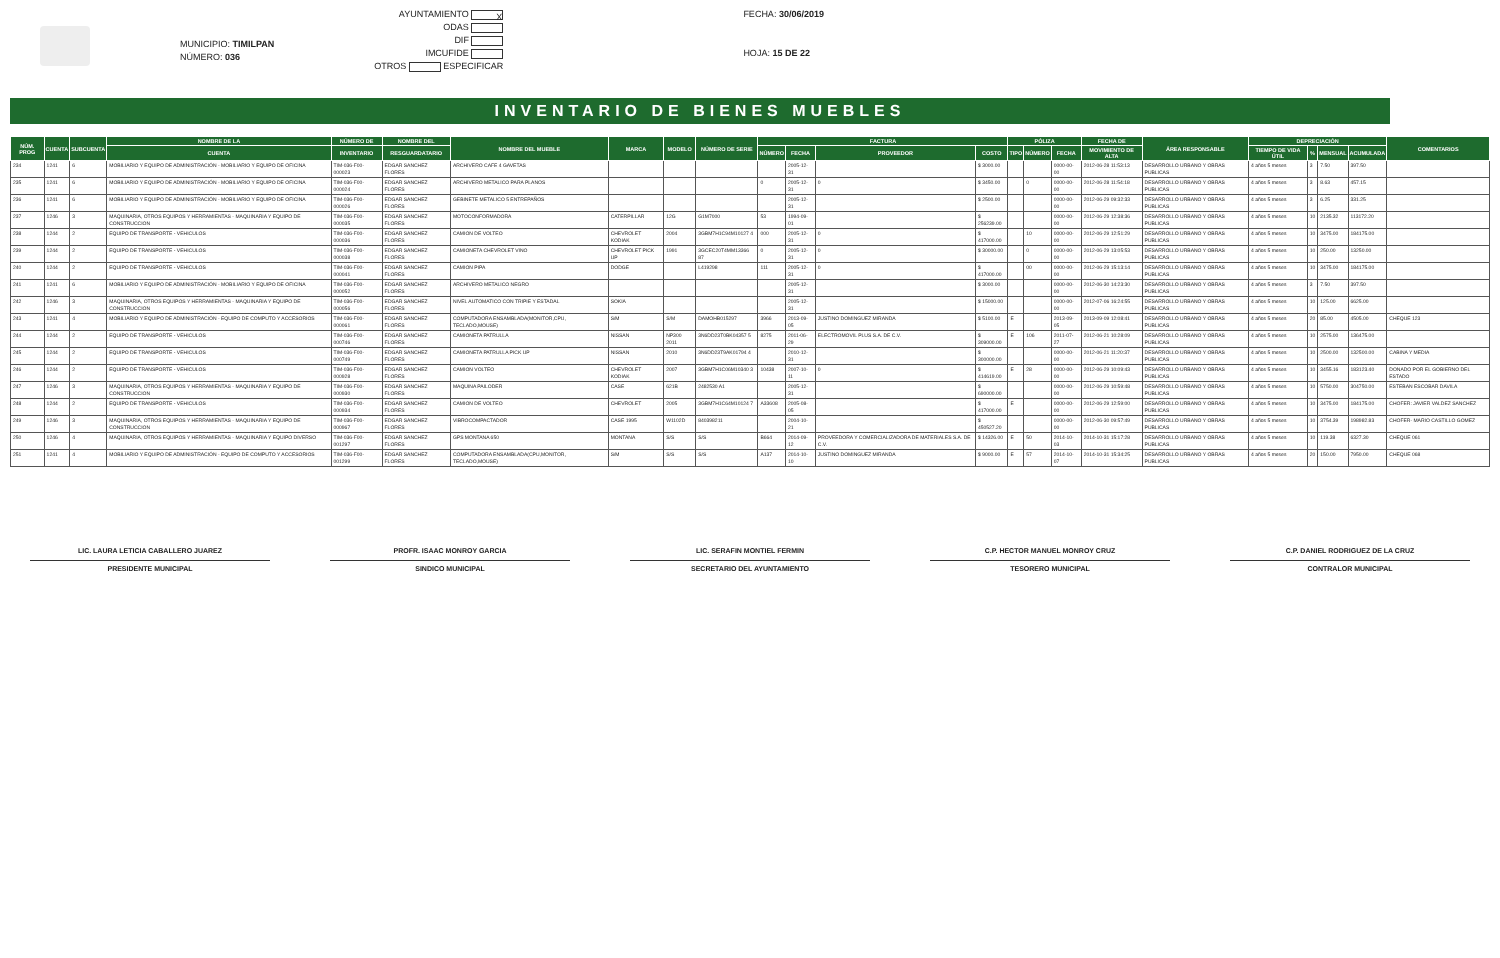MUNICIPIO: TIMILPAN
NÚMERO: 036
AYUNTAMIENTO X
ODAS
DIF
IMCUFIDE
OTROS ESPECIFICAR
FECHA: 30/06/2019
HOJA: 15 DE 22
INVENTARIO DE BIENES MUEBLES
| NÚM. PROG | CUENTA | SUBCUENTA | NOMBRE DE LA | NÚMERO DE | NOMBRE DEL | NOMBRE DEL MUEBLE | MARCA | MODELO | NÚMERO DE SERIE | FACTURA | | | | PÓLIZA | | | FECHA DE | ÁREA RESPONSABLE | DEPRECIACIÓN | | | | COMENTARIOS |
| --- | --- | --- | --- | --- | --- | --- | --- | --- | --- | --- | --- | --- | --- | --- | --- | --- | --- | --- | --- | --- | --- | --- | --- |
| | | | CUENTA | INVENTARIO | RESGUARDATARIO | | | | | NÚMERO | FECHA | PROVEEDOR | COSTO | TIPO | NÚMERO | FECHA | MOVIMIENTO DE ALTA | | TIEMPO DE VIDA ÚTIL | % | MENSUAL | ACUMULADA | |
| 234 | 1241 | 6 | MOBILIARIO Y EQUIPO DE ADMINISTRACIÓN - MOBILIARIO Y EQUIPO DE OFICINA | TIM-036-F00-000023 | EDGAR SANCHEZ FLORES | ARCHIVERO CAFE 4 GAVETAS | | | | | 2005-12-31 | | $ 3000.00 | | | 0000-00-00 | 2012-06-28 11:53:13 | DESARROLLO URBANO Y OBRAS PUBLICAS | 4 años 5 meses | 3 | 7.50 | 397.50 | |
| 235 | 1241 | 6 | MOBILIARIO Y EQUIPO DE ADMINISTRACIÓN - MOBILIARIO Y EQUIPO DE OFICINA | TIM-036-F00-000024 | EDGAR SANCHEZ FLORES | ARCHIVERO METALICO PARA PLANOS | | | | 0 | 2005-12-31 | 0 | $ 3450.00 | | 0 | 0000-00-00 | 2012-06-28 11:54:18 | DESARROLLO URBANO Y OBRAS PUBLICAS | 4 años 5 meses | 3 | 8.63 | 457.15 | |
| 236 | 1241 | 6 | MOBILIARIO Y EQUIPO DE ADMINISTRACIÓN - MOBILIARIO Y EQUIPO DE OFICINA | TIM-036-F00-000026 | EDGAR SANCHEZ FLORES | GEBINETE METALICO 5 ENTREPAÑOS | | | | | 2005-12-31 | | $ 2500.00 | | | 0000-00-00 | 2012-06-29 09:32:33 | DESARROLLO URBANO Y OBRAS PUBLICAS | 4 años 5 meses | 3 | 6.25 | 331.25 | |
| 237 | 1246 | 3 | MAQUINARIA, OTROS EQUIPOS Y HERRAMIENTAS - MAQUINARIA Y EQUIPO DE CONSTRUCCION | TIM-036-F00-000035 | EDGAR SANCHEZ FLORES | MOTOCONFORMADORA | CATERPILLAR | 12G | G1M7000 | 53 | 1994-09-01 | | $ 256239.00 | | | 0000-00-00 | 2012-06-29 12:38:36 | DESARROLLO URBANO Y OBRAS PUBLICAS | 4 años 5 meses | 10 | 2135.32 | 113172.20 | |
| 238 | 1244 | 2 | EQUIPO DE TRANSPORTE - VEHICULOS | TIM-036-F00-000036 | EDGAR SANCHEZ FLORES | CAMION DE VOLTEO | CHEVROLET KODIAK | 2004 | 3GBM7H1C94M10127 4 | 000 | 2005-12-31 | 0 | $ 417000.00 | | 10 | 0000-00-00 | 2012-06-29 12:51:29 | DESARROLLO URBANO Y OBRAS PUBLICAS | 4 años 5 meses | 10 | 3475.00 | 184175.00 | |
| 239 | 1244 | 2 | EQUIPO DE TRANSPORTE - VEHICULOS | TIM-036-F00-000038 | EDGAR SANCHEZ FLORES | CAMIONETA CHEVROLET VINO | CHEVROLET PICK UP | 1991 | 3GCEC20T4MM13366 87 | 0 | 2005-12-31 | 0 | $ 30000.00 | | 0 | 0000-00-00 | 2012-06-29 13:05:53 | DESARROLLO URBANO Y OBRAS PUBLICAS | 4 años 5 meses | 10 | 250.00 | 13250.00 | |
| 240 | 1244 | 2 | EQUIPO DE TRANSPORTE - VEHICULOS | TIM-036-F00-000041 | EDGAR SANCHEZ FLORES | CAMION PIPA | DODGE | | L419298 | 111 | 2005-12-31 | 0 | $ 417000.00 | | 00 | 0000-00-00 | 2012-06-29 15:13:14 | DESARROLLO URBANO Y OBRAS PUBLICAS | 4 años 5 meses | 10 | 3475.00 | 184175.00 | |
| 241 | 1241 | 6 | MOBILIARIO Y EQUIPO DE ADMINISTRACIÓN - MOBILIARIO Y EQUIPO DE OFICINA | TIM-036-F00-000052 | EDGAR SANCHEZ FLORES | ARCHIVERO METALICO NEGRO | | | | | 2005-12-31 | | $ 3000.00 | | | 0000-00-00 | 2012-06-30 14:23:30 | DESARROLLO URBANO Y OBRAS PUBLICAS | 4 años 5 meses | 3 | 7.50 | 397.50 | |
| 242 | 1246 | 3 | MAQUINARIA, OTROS EQUIPOS Y HERRAMIENTAS - MAQUINARIA Y EQUIPO DE CONSTRUCCION | TIM-036-F00-000056 | EDGAR SANCHEZ FLORES | NIVEL AUTOMATICO CON TRIPIE Y ESTADAL | SOKIA | | | | 2005-12-31 | | $ 15000.00 | | | 0000-00-00 | 2012-07-06 16:24:55 | DESARROLLO URBANO Y OBRAS PUBLICAS | 4 años 5 meses | 10 | 125.00 | 6625.00 | |
| 243 | 1241 | 4 | MOBILIARIO Y EQUIPO DE ADMINISTRACIÓN - EQUIPO DE COMPUTO Y ACCESORIOS | TIM-036-F00-000061 | EDGAR SANCHEZ FLORES | COMPUTADORA ENSAMBLADA(MONITOR,CPU, TECLADO,MOUSE) | S/M | S/M | DAMOHB015297 | 3966 | 2013-09-05 | JUSTINO DOMINGUEZ MIRANDA | $ 5100.00 | E | | 2013-09-05 | 2013-09-09 12:08:41 | DESARROLLO URBANO Y OBRAS PUBLICAS | 4 años 5 meses | 20 | 85.00 | 4505.00 | CHEQUE 123 |
| 244 | 1244 | 2 | EQUIPO DE TRANSPORTE - VEHICULOS | TIM-036-F00-000746 | EDGAR SANCHEZ FLORES | CAMIONETA PATRULLA | NISSAN | NP300 2011 | 3N6DD23T0BK04357 5 | 8275 | 2011-06-29 | ELECTROMOVIL PLUS S.A. DE C.V. | $ 309000.00 | E | 106 | 2011-07-27 | 2012-06-21 10:28:09 | DESARROLLO URBANO Y OBRAS PUBLICAS | 4 años 5 meses | 10 | 2575.00 | 136475.00 | |
| 245 | 1244 | 2 | EQUIPO DE TRANSPORTE - VEHICULOS | TIM-036-F00-000749 | EDGAR SANCHEZ FLORES | CAMIONETA PATRULLA PICK UP | NISSAN | 2010 | 3N6DD23T9AK01794 4 | | 2010-12-31 | | $ 300000.00 | | | 0000-00-00 | 2012-06-21 11:20:37 | DESARROLLO URBANO Y OBRAS PUBLICAS | 4 años 5 meses | 10 | 2500.00 | 132500.00 | CABINA Y MEDIA |
| 246 | 1244 | 2 | EQUIPO DE TRANSPORTE - VEHICULOS | TIM-036-F00-000928 | EDGAR SANCHEZ FLORES | CAMION VOLTEO | CHEVROLET KODIAK | 2007 | 3GBM7H1C06M10340 3 | 10438 | 2007-10-11 | 0 | $ 414619.00 | E | 28 | 0000-00-00 | 2012-06-29 10:09:43 | DESARROLLO URBANO Y OBRAS PUBLICAS | 4 años 5 meses | 10 | 3455.16 | 183123.40 | DONADO POR EL GOBIERNO DEL ESTADO |
| 247 | 1246 | 3 | MAQUINARIA, OTROS EQUIPOS Y HERRAMIENTAS - MAQUINARIA Y EQUIPO DE CONSTRUCCION | TIM-036-F00-000930 | EDGAR SANCHEZ FLORES | MAQUINA PAILODER | CASE | 621B | 2482530 A1 | | 2005-12-31 | | $ 690000.00 | | | 0000-00-00 | 2012-06-29 10:59:48 | DESARROLLO URBANO Y OBRAS PUBLICAS | 4 años 5 meses | 10 | 5750.00 | 304750.00 | ESTEBAN ESCOBAR DAVILA |
| 248 | 1244 | 2 | EQUIPO DE TRANSPORTE - VEHICULOS | TIM-036-F00-000934 | EDGAR SANCHEZ FLORES | CAMION DE VOLTEO | CHEVROLET | 2005 | 3GBM7H1C64M10124 7 | A33608 | 2005-08-05 | | $ 417000.00 | E | | 0000-00-00 | 2012-06-29 12:59:00 | DESARROLLO URBANO Y OBRAS PUBLICAS | 4 años 5 meses | 10 | 3475.00 | 184175.00 | CHOFER: JAVIER VALDEZ SANCHEZ |
| 249 | 1246 | 3 | MAQUINARIA, OTROS EQUIPOS Y HERRAMIENTAS - MAQUINARIA Y EQUIPO DE CONSTRUCCION | TIM-036-F00-000967 | EDGAR SANCHEZ FLORES | VIBROCOMPACTADOR | CASE 1995 | W1102D | 840398211 | | 2004-10-21 | | $ 450527.20 | | | 0000-00-00 | 2012-06-30 09:57:49 | DESARROLLO URBANO Y OBRAS PUBLICAS | 4 años 5 meses | 10 | 3754.39 | 198982.83 | CHOFER- MARIO CASTILLO GOMEZ |
| 250 | 1246 | 4 | MAQUINARIA, OTROS EQUIPOS Y HERRAMIENTAS - MAQUINARIA Y EQUIPO DIVERSO | TIM-036-F00-001297 | EDGAR SANCHEZ FLORES | GPS MONTANA 650 | MONTANA | S/S | S/S | B664 | 2014-09-12 | PROVEEDORA Y COMERCIALIZADORA DE MATERIALES S.A. DE C.V. | $ 14326.00 | E | 50 | 2014-10-03 | 2014-10-31 15:17:28 | DESARROLLO URBANO Y OBRAS PUBLICAS | 4 años 5 meses | 10 | 119.38 | 6327.30 | CHEQUE 061 |
| 251 | 1241 | 4 | MOBILIARIO Y EQUIPO DE ADMINISTRACIÓN - EQUIPO DE COMPUTO Y ACCESORIOS | TIM-036-F00-001299 | EDGAR SANCHEZ FLORES | COMPUTADORA ENSAMBLADA(CPU,MONITOR, TECLADO,MOUSE) | S/M | S/S | S/S | A137 | 2014-10-10 | JUSTINO DOMINGUEZ MIRANDA | $ 9000.00 | E | 57 | 2014-10-07 | 2014-10-31 15:34:25 | DESARROLLO URBANO Y OBRAS PUBLICAS | 4 años 5 meses | 20 | 150.00 | 7950.00 | CHEQUE 068 |
LIC. LAURA LETICIA CABALLERO JUAREZ
PRESIDENTE MUNICIPAL
PROFR. ISAAC MONROY GARCIA
SINDICO MUNICIPAL
LIC. SERAFIN MONTIEL FERMIN
SECRETARIO DEL AYUNTAMIENTO
C.P. HECTOR MANUEL MONROY CRUZ
TESORERO MUNICIPAL
C.P. DANIEL RODRIGUEZ DE LA CRUZ
CONTRALOR MUNICIPAL